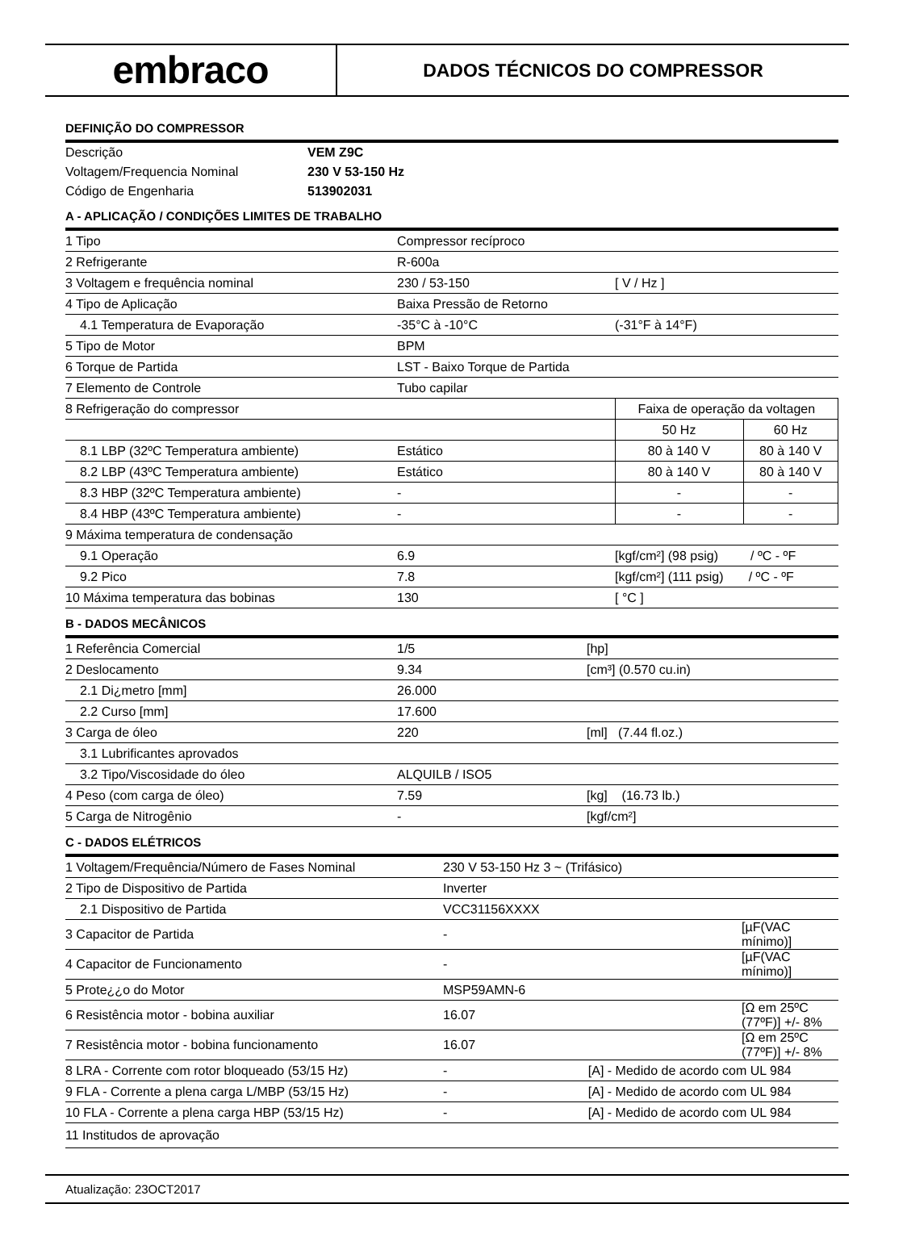embraco
DADOS TÉCNICOS DO COMPRESSOR
DEFINIÇÃO DO COMPRESSOR
| Descrição | VEM Z9C |
| Voltagem/Frequencia Nominal | 230 V 53-150 Hz |
| Código de Engenharia | 513902031 |
A - APLICAÇÃO / CONDIÇÕES LIMITES DE TRABALHO
| 1 Tipo | Compressor recíproco | | | |
| 2 Refrigerante | R-600a | | | |
| 3 Voltagem e frequência nominal | 230 / 53-150 | [ V / Hz ] | | |
| 4 Tipo de Aplicação | Baixa Pressão de Retorno | | | |
| 4.1 Temperatura de Evaporação | -35°C à -10°C | (-31°F à 14°F) | | |
| 5 Tipo de Motor | BPM | | | |
| 6 Torque de Partida | LST - Baixo Torque de Partida | | | |
| 7 Elemento de Controle | Tubo capilar | | | |
| 8 Refrigeração do compressor | | | Faixa de operação da voltagen | |
| | | | 50 Hz | 60 Hz |
| 8.1 LBP (32ºC Temperatura ambiente) | Estático | | 80 à 140 V | 80 à 140 V |
| 8.2 LBP (43ºC Temperatura ambiente) | Estático | | 80 à 140 V | 80 à 140 V |
| 8.3 HBP (32ºC Temperatura ambiente) | - | | - | - |
| 8.4 HBP (43ºC Temperatura ambiente) | - | | - | - |
| 9 Máxima temperatura de condensação | | | | |
| 9.1 Operação | 6.9 | | [kgf/cm²] (98 psig) / ºC - ºF | |
| 9.2 Pico | 7.8 | | [kgf/cm²] (111 psig) / ºC - ºF | |
| 10 Máxima temperatura das bobinas | 130 | | [ °C ] | |
B - DADOS MECÂNICOS
| 1 Referência Comercial | 1/5 | [hp] |
| 2 Deslocamento | 9.34 | [cm³] (0.570 cu.in) |
| 2.1 Di¿metro [mm] | 26.000 | |
| 2.2 Curso [mm] | 17.600 | |
| 3 Carga de óleo | 220 | [ml] (7.44 fl.oz.) |
| 3.1 Lubrificantes aprovados | | |
| 3.2 Tipo/Viscosidade do óleo | ALQUILB / ISO5 | |
| 4 Peso (com carga de óleo) | 7.59 | [kg] (16.73 lb.) |
| 5 Carga de Nitrogênio | - | [kgf/cm²] |
C - DADOS ELÉTRICOS
| 1 Voltagem/Frequência/Número de Fases Nominal | 230 V 53-150 Hz 3 ~ (Trifásico) | |
| 2 Tipo de Dispositivo de Partida | Inverter | |
| 2.1 Dispositivo de Partida | VCC31156XXXX | |
| 3 Capacitor de Partida | - | [µF(VAC mínimo)] |
| 4 Capacitor de Funcionamento | - | [µF(VAC mínimo)] |
| 5 Prote¿¿o do Motor | MSP59AMN-6 | |
| 6 Resistência motor - bobina auxiliar | 16.07 | [Ω em 25ºC (77ºF)] +/- 8% |
| 7 Resistência motor - bobina funcionamento | 16.07 | [Ω em 25ºC (77ºF)] +/- 8% |
| 8 LRA - Corrente com rotor bloqueado (53/15 Hz) | - [A] - Medido de acordo com UL 984 | |
| 9 FLA - Corrente a plena carga L/MBP (53/15 Hz) | - [A] - Medido de acordo com UL 984 | |
| 10 FLA - Corrente a plena carga HBP (53/15 Hz) | - [A] - Medido de acordo com UL 984 | |
| 11 Institudos de aprovação | | |
Atualização: 23OCT2017